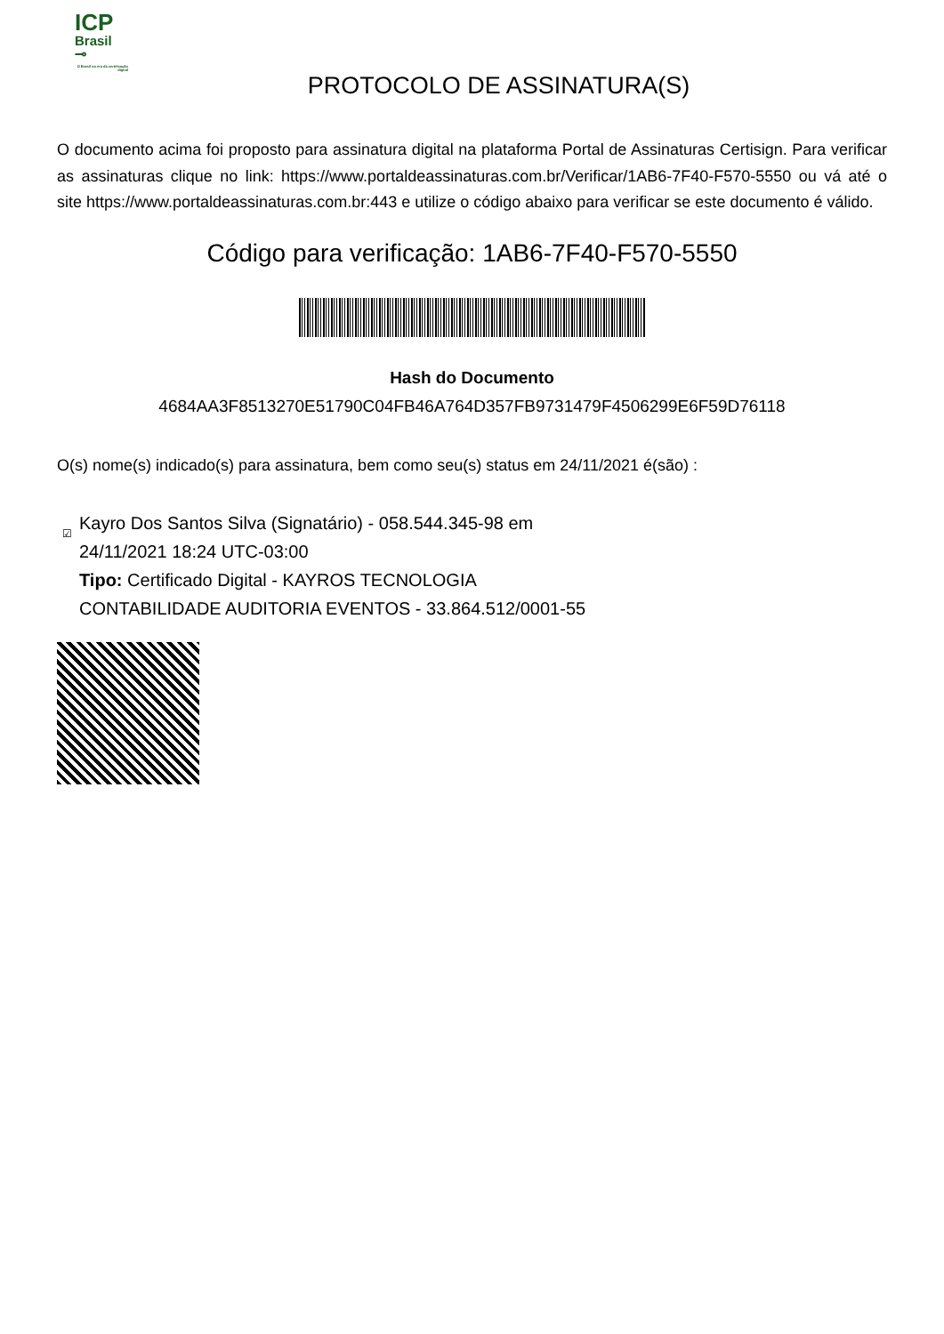ICP
Brasil
⊸
O Brasil na era da certificação digital
PROTOCOLO DE ASSINATURA(S)
O documento acima foi proposto para assinatura digital na plataforma Portal de Assinaturas Certisign. Para verificar as assinaturas clique no link: https://www.portaldeassinaturas.com.br/Verificar/1AB6-7F40-F570-5550 ou vá até o site https://www.portaldeassinaturas.com.br:443 e utilize o código abaixo para verificar se este documento é válido.
Código para verificação: 1AB6-7F40-F570-5550
Hash do Documento
4684AA3F8513270E51790C04FB46A764D357FB9731479F4506299E6F59D76118
O(s) nome(s) indicado(s) para assinatura, bem como seu(s) status em 24/11/2021 é(são) :
☑ Kayro Dos Santos Silva (Signatário) - 058.544.345-98 em
24/11/2021 18:24 UTC-03:00
Tipo: Certificado Digital - KAYROS TECNOLOGIA
CONTABILIDADE AUDITORIA EVENTOS - 33.864.512/0001-55